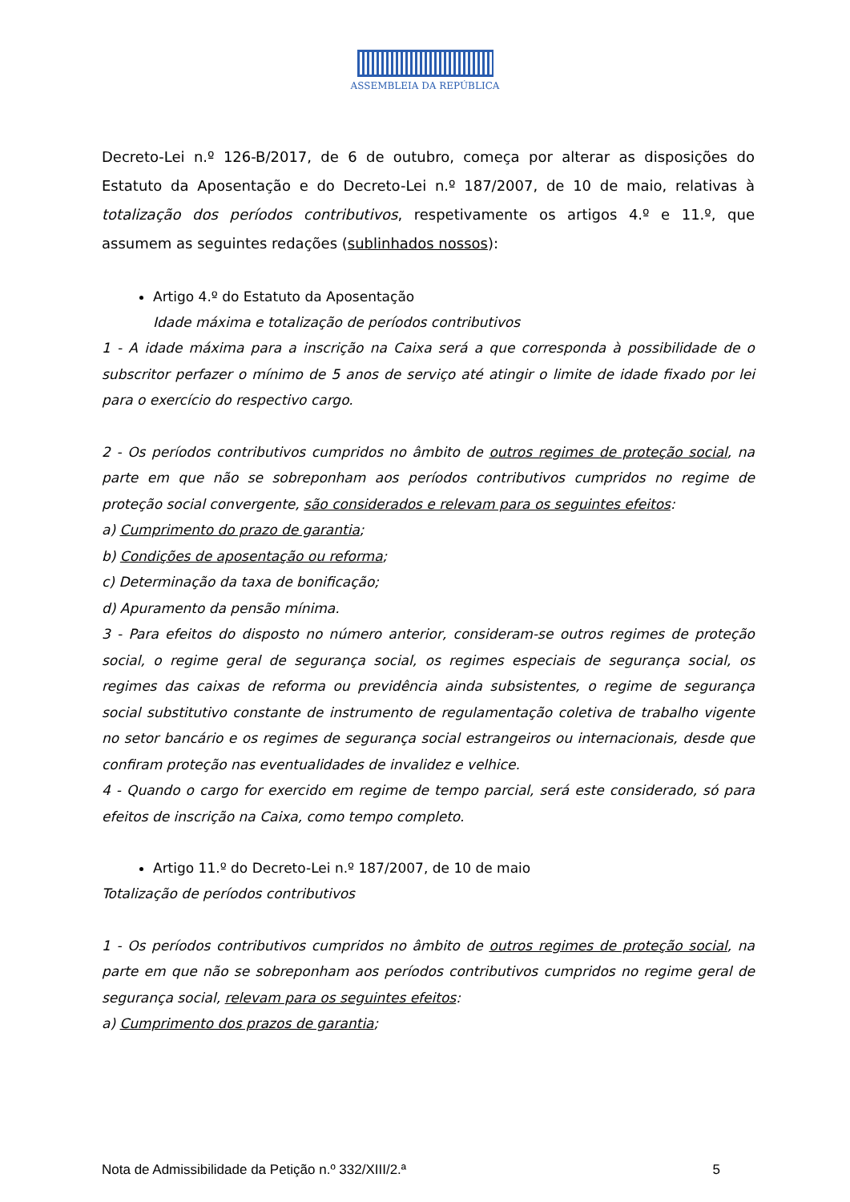ASSEMBLEIA DA REPÚBLICA
Decreto-Lei n.º 126-B/2017, de 6 de outubro, começa por alterar as disposições do Estatuto da Aposentação e do Decreto-Lei n.º 187/2007, de 10 de maio, relativas à totalização dos períodos contributivos, respetivamente os artigos 4.º e 11.º, que assumem as seguintes redações (sublinhados nossos):
Artigo 4.º do Estatuto da Aposentação
Idade máxima e totalização de períodos contributivos
1 - A idade máxima para a inscrição na Caixa será a que corresponda à possibilidade de o subscritor perfazer o mínimo de 5 anos de serviço até atingir o limite de idade fixado por lei para o exercício do respectivo cargo.
2 - Os períodos contributivos cumpridos no âmbito de outros regimes de proteção social, na parte em que não se sobreponham aos períodos contributivos cumpridos no regime de proteção social convergente, são considerados e relevam para os seguintes efeitos:
a) Cumprimento do prazo de garantia;
b) Condições de aposentação ou reforma;
c) Determinação da taxa de bonificação;
d) Apuramento da pensão mínima.
3 - Para efeitos do disposto no número anterior, consideram-se outros regimes de proteção social, o regime geral de segurança social, os regimes especiais de segurança social, os regimes das caixas de reforma ou previdência ainda subsistentes, o regime de segurança social substitutivo constante de instrumento de regulamentação coletiva de trabalho vigente no setor bancário e os regimes de segurança social estrangeiros ou internacionais, desde que confiram proteção nas eventualidades de invalidez e velhice.
4 - Quando o cargo for exercido em regime de tempo parcial, será este considerado, só para efeitos de inscrição na Caixa, como tempo completo.
Artigo 11.º do Decreto-Lei n.º 187/2007, de 10 de maio
Totalização de períodos contributivos
1 - Os períodos contributivos cumpridos no âmbito de outros regimes de proteção social, na parte em que não se sobreponham aos períodos contributivos cumpridos no regime geral de segurança social, relevam para os seguintes efeitos:
a) Cumprimento dos prazos de garantia;
Nota de Admissibilidade da Petição n.º 332/XIII/2.ª 5